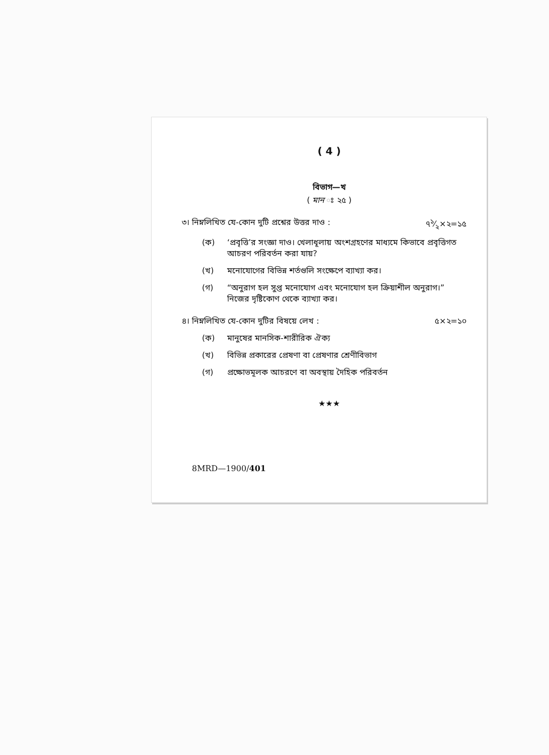( 4 )
বিভাগ—খ
( মান ঃ ২৫ )
৩। নিম্নলিখিত যে-কোন দুটি প্রশ্নের উত্তর দাও : ৭১⁄২×২=১৫
(ক) ‘প্রবৃত্তি’র সংজ্ঞা দাও। খেলাধূলায় অংশগ্রহণের মাধ্যমে কিভাবে প্রবৃত্তিগত আচরণ পরিবর্তন করা যায়?
(খ) মনোযোগের বিভিন্ন শর্তগুলি সংক্ষেপে ব্যাখ্যা কর।
(গ) “অনুরাগ হল সুপ্ত মনোযোগ এবং মনোযোগ হল ক্রিয়াশীল অনুরাগ।” নিজের দৃষ্টিকোণ থেকে ব্যাখ্যা কর।
৪। নিম্নলিখিত যে-কোন দুটির বিষয়ে লেখ : ৫×২=১০
(ক) মানুষের মানসিক-শারীরিক ঐক্য
(খ) বিভিন্ন প্রকারের প্রেষণা বা প্রেষণার শ্রেণীবিভাগ
(গ) প্রক্ষোভমূলক আচরণে বা অবস্থায় দৈহিক পরিবর্তন
★★★
8MRD—1900/401